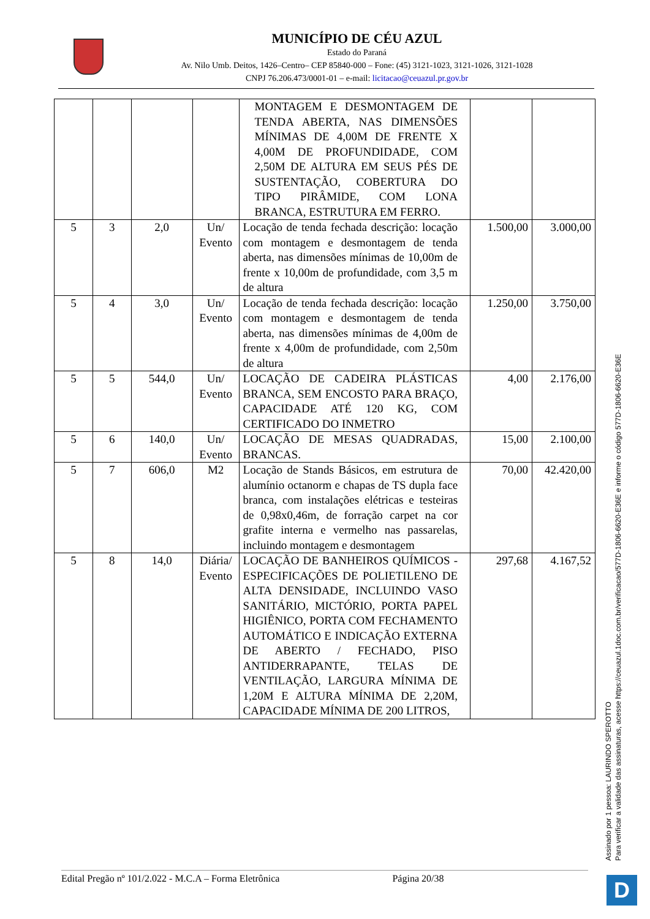MUNICÍPIO DE CÉU AZUL
Estado do Paraná
Av. Nilo Umb. Deitos, 1426–Centro– CEP 85840-000 – Fone: (45) 3121-1023, 3121-1026, 3121-1028
CNPJ 76.206.473/0001-01 – e-mail: licitacao@ceuazul.pr.gov.br
| | | | | MONTAGEM E DESMONTAGEM DE TENDA ABERTA, NAS DIMENSÕES MÍNIMAS DE 4,00M DE FRENTE X 4,00M DE PROFUNDIDADE, COM 2,50M DE ALTURA EM SEUS PÉS DE SUSTENTAÇÃO, COBERTURA DO TIPO PIRÂMIDE, COM LONA BRANCA, ESTRUTURA EM FERRO. | | |
| 5 | 3 | 2,0 | Un/ Evento | Locação de tenda fechada descrição: locação com montagem e desmontagem de tenda aberta, nas dimensões mínimas de 10,00m de frente x 10,00m de profundidade, com 3,5 m de altura | 1.500,00 | 3.000,00 |
| 5 | 4 | 3,0 | Un/ Evento | Locação de tenda fechada descrição: locação com montagem e desmontagem de tenda aberta, nas dimensões mínimas de 4,00m de frente x 4,00m de profundidade, com 2,50m de altura | 1.250,00 | 3.750,00 |
| 5 | 5 | 544,0 | Un/ Evento | LOCAÇÃO DE CADEIRA PLÁSTICAS BRANCA, SEM ENCOSTO PARA BRAÇO, CAPACIDADE ATÉ 120 KG, COM CERTIFICADO DO INMETRO | 4,00 | 2.176,00 |
| 5 | 6 | 140,0 | Un/ Evento | LOCAÇÃO DE MESAS QUADRADAS, BRANCAS. | 15,00 | 2.100,00 |
| 5 | 7 | 606,0 | M2 | Locação de Stands Básicos, em estrutura de alumínio octanorm e chapas de TS dupla face branca, com instalações elétricas e testeiras de 0,98x0,46m, de forração carpet na cor grafite interna e vermelho nas passarelas, incluindo montagem e desmontagem | 70,00 | 42.420,00 |
| 5 | 8 | 14,0 | Diária/ Evento | LOCAÇÃO DE BANHEIROS QUÍMICOS - ESPECIFICAÇÕES DE POLIETILENO DE ALTA DENSIDADE, INCLUINDO VASO SANITÁRIO, MICTÓRIO, PORTA PAPEL HIGIÊNICO, PORTA COM FECHAMENTO AUTOMÁTICO E INDICAÇÃO EXTERNA DE ABERTO / FECHADO, PISO ANTIDERRAPANTE, TELAS DE VENTILAÇÃO, LARGURA MÍNIMA DE 1,20M E ALTURA MÍNIMA DE 2,20M, CAPACIDADE MÍNIMA DE 200 LITROS, | 297,68 | 4.167,52 |
Edital Pregão nº 101/2.022 - M.C.A – Forma Eletrônica Página 20/38
Assinado por 1 pessoa: LAURINDO SPEROTTO
Para verificar a validade das assinaturas, acesse https://ceuazul.1doc.com.br/verificacao/577D-1806-6620-E36E e informe o código 577D-1806-6620-E36E
D